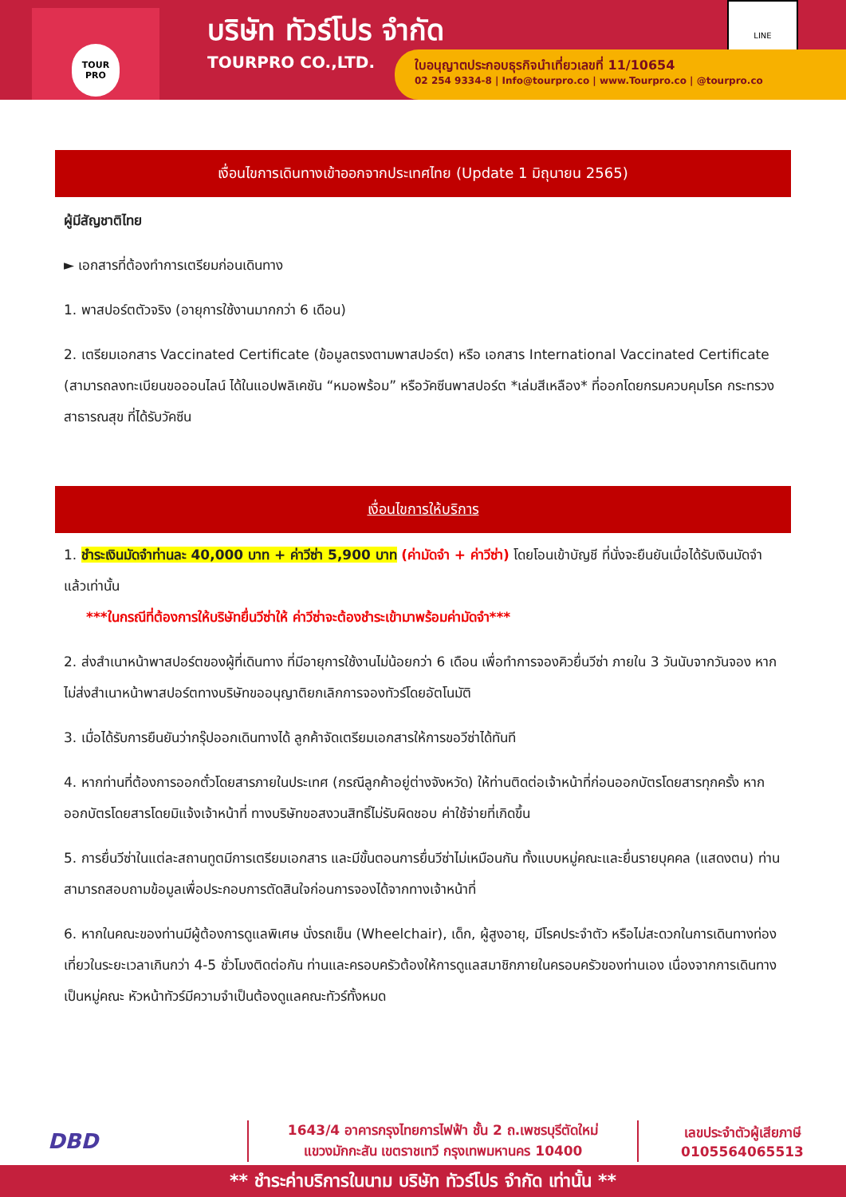TOUR PRO
บริษัท ทัวร์โปร จำกัด
TOURPRO CO.,LTD.
LINE
ใบอนุญาตประกอบธุรกิจนำเที่ยวเลขที่ 11/10654
02 254 9334-8 | Info@tourpro.co | www.Tourpro.co | @tourpro.co
เงื่อนไขการเดินทางเข้าออกจากประเทศไทย (Update 1 มิถุนายน 2565)
ผู้มีสัญชาติไทย
► เอกสารที่ต้องทำการเตรียมก่อนเดินทาง
1. พาสปอร์ตตัวจริง (อายุการใช้งานมากกว่า 6 เดือน)
2. เตรียมเอกสาร Vaccinated Certificate (ข้อมูลตรงตามพาสปอร์ต) หรือ เอกสาร International Vaccinated Certificate (สามารถลงทะเบียนขอออนไลน์ ได้ในแอปพลิเคชัน “หมอพร้อม” หรือวัคซีนพาสปอร์ต *เล่มสีเหลือง* ที่ออกโดยกรมควบคุมโรค กระทรวงสาธารณสุข ที่ได้รับวัคซีน
เงื่อนไขการให้บริการ
1. ชำระเงินมัดจำท่านละ 40,000 บาท + ค่าวีซ่า 5,900 บาท (ค่ามัดจำ + ค่าวีซ่า) โดยโอนเข้าบัญชี ที่นั่งจะยืนยันเมื่อได้รับเงินมัดจำแล้วเท่านั้น
***ในกรณีที่ต้องการให้บริษัทยื่นวีซ่าให้ ค่าวีซ่าจะต้องชำระเข้ามาพร้อมค่ามัดจำ***
2. ส่งสำเนาหน้าพาสปอร์ตของผู้ที่เดินทาง ที่มีอายุการใช้งานไม่น้อยกว่า 6 เดือน เพื่อทำการจองคิวยื่นวีซ่า ภายใน 3 วันนับจากวันจอง หากไม่ส่งสำเนาหน้าพาสปอร์ตทางบริษัทขออนุญาติยกเลิกการจองทัวร์โดยอัตโนมัติ
3. เมื่อได้รับการยืนยันว่ากรุ๊ปออกเดินทางได้ ลูกค้าจัดเตรียมเอกสารให้การขอวีซ่าได้ทันที
4. หากท่านที่ต้องการออกตั๋วโดยสารภายในประเทศ (กรณีลูกค้าอยู่ต่างจังหวัด) ให้ท่านติดต่อเจ้าหน้าที่ก่อนออกบัตรโดยสารทุกครั้ง หากออกบัตรโดยสารโดยมิแจ้งเจ้าหน้าที่ ทางบริษัทขอสงวนสิทธิ์ไม่รับผิดชอบ ค่าใช้จ่ายที่เกิดขึ้น
5. การยื่นวีซ่าในแต่ละสถานทูตมีการเตรียมเอกสาร และมีขั้นตอนการยื่นวีซ่าไม่เหมือนกัน ทั้งแบบหมู่คณะและยื่นรายบุคคล (แสดงตน) ท่านสามารถสอบถามข้อมูลเพื่อประกอบการตัดสินใจก่อนการจองได้จากทางเจ้าหน้าที่
6. หากในคณะของท่านมีผู้ต้องการดูแลพิเศษ นั่งรถเข็น (Wheelchair), เด็ก, ผู้สูงอายุ, มีโรคประจำตัว หรือไม่สะดวกในการเดินทางท่องเที่ยวในระยะเวลาเกินกว่า 4-5 ชั่วโมงติดต่อกัน ท่านและครอบครัวต้องให้การดูแลสมาชิกภายในครอบครัวของท่านเอง เนื่องจากการเดินทางเป็นหมู่คณะ หัวหน้าทัวร์มีความจำเป็นต้องดูแลคณะทัวร์ทั้งหมด
DBD
1643/4 อาคารกรุงไทยการไฟฟ้า ชั้น 2 ถ.เพชรบุรีตัดใหม่
แขวงมักกะสัน เขตราชเทวี กรุงเทพมหานคร 10400
เลขประจำตัวผู้เสียภาษี
0105564065513
** ชำระค่าบริการในนาม บริษัท ทัวร์โปร จำกัด เท่านั้น **